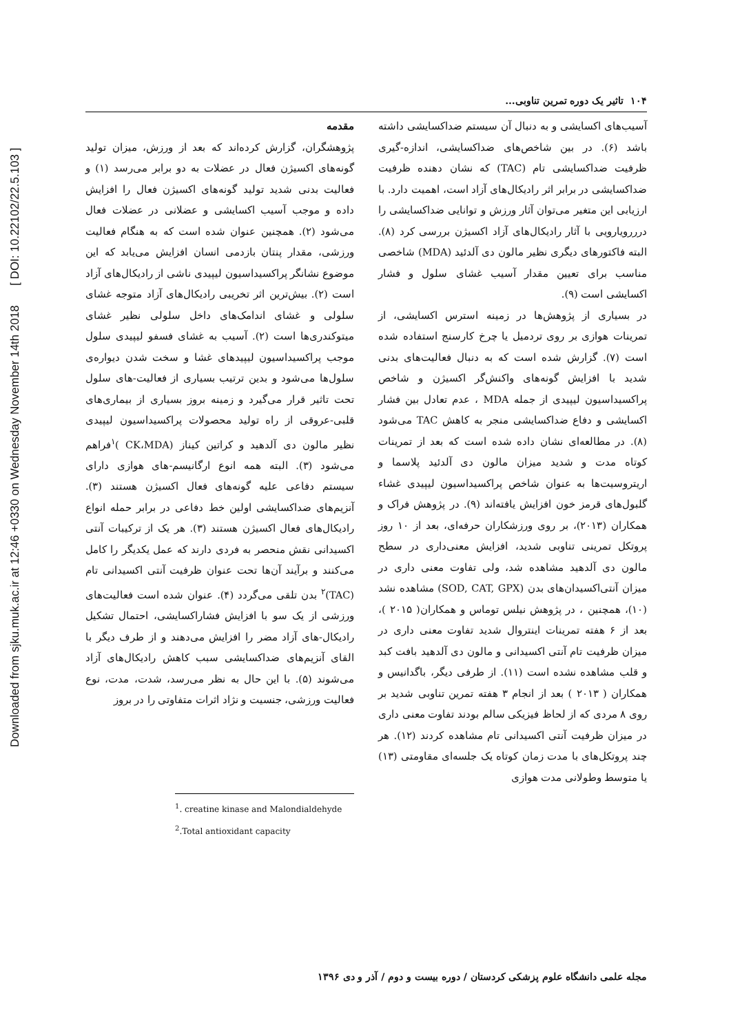Downloaded from sjku.muk.ac.ir at 12:46 +0330 on Wednesday November 14th 2018 [ DOI: 10.22102/22.5.103 ]
۱۰۴ تاثیر یک دوره تمرین تناوبی...
مقدمه
پژوهشگران، گزارش کرده‌اند که بعد از ورزش، میزان تولید گونه‌های اکسیژن فعال در عضلات به دو برابر می‌رسد (۱) و فعالیت بدنی شدید تولید گونه‌های اکسیژن فعال را افزایش داده و موجب آسیب اکسایشی و عضلانی در عضلات فعال می‌شود (۲). همچنین عنوان شده است که به هنگام فعالیت ورزشی، مقدار پنتان بازدمی انسان افزایش می‌یابد که این موضوع نشانگر پراکسیداسیون لیپیدی ناشی از رادیکال‌های آزاد است (۲). بیش‌ترین اثر تخریبی رادیکال‌های آزاد متوجه غشای سلولی و غشای اندامک‌های داخل سلولی نظیر غشای میتوکندری‌ها است (۲). آسیب به غشای فسفو لیپیدی سلول موجب پراکسیداسیون لیپیدهای غشا و سخت شدن دیواره‌ی سلول‌ها می‌شود و بدین ترتیب بسیاری از فعالیت-های سلول تحت تاثیر قرار می‌گیرد و زمینه بروز بسیاری از بیماری‌های قلبی-عروقی از راه تولید محصولات پراکسیداسیون لیپیدی نظیر مالون دی آلدهید و کراتین کیناز (CK،MDA )<sup>۱</sup>فراهم می‌شود (۳). البته همه انوع ارگانیسم-های هوازی دارای سیستم دفاعی علیه گونه‌های فعال اکسیژن هستند (۳). آنزیم‌های ضداکسایشی اولین خط دفاعی در برابر حمله انواع رادیکال‌های فعال اکسیژن هستند (۳). هر یک از ترکیبات آنتی اکسیدانی نقش منحصر به فردی دارند که عمل یکدیگر را کامل می‌کنند و برآیند آن‌ها تحت عنوان ظرفیت آنتی اکسیدانی تام (TAC)<sup>۲</sup> بدن تلقی می‌گردد (۴). عنوان شده است فعالیت‌های ورزشی از یک سو با افزایش فشاراکسایشی، احتمال تشکیل رادیکال-های آزاد مضر را افزایش می‌دهند و از طرف دیگر با القای آنزیم‌های ضداکسایشی سبب کاهش رادیکال‌های آزاد می‌شوند (۵). با این حال به نظر می‌رسد، شدت، مدت، نوع فعالیت ورزشی، جنسیت و نژاد اثرات متفاوتی را در بروز
<sup>1</sup>. creatine kinase and Malondialdehyde
<sup>2</sup>.Total antioxidant capacity
آسیب‌های اکسایشی و به دنبال آن سیستم ضداکسایشی داشته باشد (۶). در بین شاخص‌های ضداکسایشی، اندازه-گیری ظرفیت ضداکسایشی تام (TAC) که نشان دهنده ظرفیت ضداکسایشی در برابر اثر رادیکال‌های آزاد است، اهمیت دارد. با ارزیابی این متغیر می‌توان آثار ورزش و توانایی ضداکسایشی را درررویارویی با آثار رادیکال‌های آزاد اکسیژن بررسی کرد (۸). البته فاکتورهای دیگری نظیر مالون دی آلدئید (MDA) شاخصی مناسب برای تعیین مقدار آسیب غشای سلول و فشار اکسایشی است (۹).
در بسیاری از پژوهش‌ها در زمینه استرس اکسایشی، از تمرینات هوازی بر روی تردمیل یا چرخ کارسنج استفاده شده است (۷). گزارش شده است که به دنبال فعالیت‌های بدنی شدید با افزایش گونه‌های واکنش‌گر اکسیژن و شاخص پراکسیداسیون لیپیدی از جمله MDA ، عدم تعادل بین فشار اکسایشی و دفاع ضداکسایشی منجر به کاهش TAC می‌شود (۸). در مطالعه‌ای نشان داده شده است که بعد از تمرینات کوتاه مدت و شدید میزان مالون دی آلدئید پلاسما و اریتروسیت‌ها به عنوان شاخص پراکسیداسیون لیپیدی غشاء گلبول‌های قرمز خون افزایش یافته‌اند (۹). در پژوهش فراک و همکاران (۲۰۱۳)، بر روی ورزشکاران حرفه‌ای، بعد از ۱۰ روز پروتکل تمرینی تناوبی شدید، افزایش معنی‌داری در سطح مالون دی آلدهید مشاهده شد، ولی تفاوت معنی داری در میزان آنتی‌اکسیدان‌های بدن (SOD, CAT, GPX) مشاهده نشد (۱۰)، همچنین ، در پژوهش نیلس توماس و همکاران( ۲۰۱۵ )، بعد از ۶ هفته تمرینات اینتروال شدید تفاوت معنی داری در میزان ظرفیت تام آنتی اکسیدانی و مالون دی آلدهید بافت کبد و قلب مشاهده نشده است (۱۱). از طرفی دیگر، باگدانیس و همکاران ( ۲۰۱۳ ) بعد از انجام ۳ هفته تمرین تناوبی شدید بر روی ۸ مردی که از لحاظ فیزیکی سالم بودند تفاوت معنی داری در میزان ظرفیت آنتی اکسیدانی تام مشاهده کردند (۱۲). هر چند پروتکل‌های با مدت زمان کوتاه یک جلسه‌ای مقاومتی (۱۳) یا متوسط وطولانی مدت هوازی
مجله علمی دانشگاه علوم پزشکی کردستان / دوره بیست و دوم / آذر و دی ۱۳۹۶